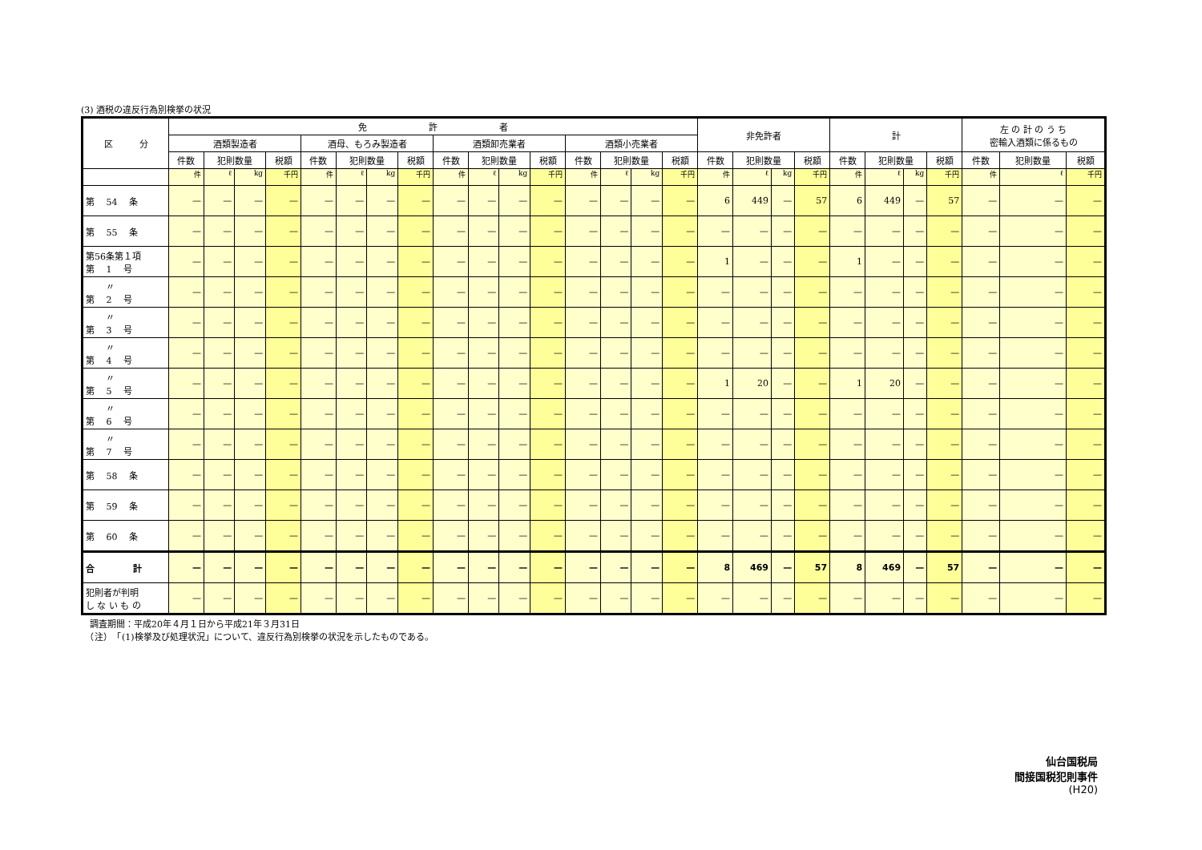(3) 酒税の違反行為別検挙の状況
| 区 分 | 免 許 者 | | | | | | | | | | | | | | | | 非免許者 | | | | 計 | | | | 左 の 計 の う ち 密輸入酒類に係るもの | | |
| --- | --- | --- | --- | --- | --- | --- | --- | --- | --- | --- | --- | --- | --- | --- | --- | --- | --- | --- | --- | --- | --- | --- | --- | --- | --- | --- | --- |
| | 酒類製造者 | | | | 酒母、もろみ製造者 | | | | 酒類卸売業者 | | | | 酒類小売業者 | | | | | | | | | | | | | | |
| | 件数 | 犯則数量 | | 税額 | 件数 | 犯則数量 | | 税額 | 件数 | 犯則数量 | | 税額 | 件数 | 犯則数量 | | 税額 | 件数 | 犯則数量 | | 税額 | 件数 | 犯則数量 | | 税額 | 件数 | 犯則数量 | 税額 |
| | 件 | ℓ | kg | 千円 | 件 | ℓ | kg | 千円 | 件 | ℓ | kg | 千円 | 件 | ℓ | kg | 千円 | 件 | ℓ | kg | 千円 | 件 | ℓ | kg | 千円 | 件 | ℓ | 千円 |
| 第 54 条 | — | — | — | — | — | — | — | — | — | — | — | — | — | — | — | — | 6 | 449 | — | 57 | 6 | 449 | — | 57 | — | — | — |
| 第 55 条 | — | — | — | — | — | — | — | — | — | — | — | — | — | — | — | — | — | — | — | — | — | — | — | — | — | — | — |
| 第56条第１項 第 1 号 | — | — | — | — | — | — | — | — | — | — | — | — | — | — | — | — | 1 | — | — | — | 1 | — | — | — | — | — | — |
| 〃 第 2 号 | — | — | — | — | — | — | — | — | — | — | — | — | — | — | — | — | — | — | — | — | — | — | — | — | — | — | — |
| 〃 第 3 号 | — | — | — | — | — | — | — | — | — | — | — | — | — | — | — | — | — | — | — | — | — | — | — | — | — | — | — |
| 〃 第 4 号 | — | — | — | — | — | — | — | — | — | — | — | — | — | — | — | — | — | — | — | — | — | — | — | — | — | — | — |
| 〃 第 5 号 | — | — | — | — | — | — | — | — | — | — | — | — | — | — | — | — | 1 | 20 | — | — | 1 | 20 | — | — | — | — | — |
| 〃 第 6 号 | — | — | — | — | — | — | — | — | — | — | — | — | — | — | — | — | — | — | — | — | — | — | — | — | — | — | — |
| 〃 第 7 号 | — | — | — | — | — | — | — | — | — | — | — | — | — | — | — | — | — | — | — | — | — | — | — | — | — | — | — |
| 第 58 条 | — | — | — | — | — | — | — | — | — | — | — | — | — | — | — | — | — | — | — | — | — | — | — | — | — | — | — |
| 第 59 条 | — | — | — | — | — | — | — | — | — | — | — | — | — | — | — | — | — | — | — | — | — | — | — | — | — | — | — |
| 第 60 条 | — | — | — | — | — | — | — | — | — | — | — | — | — | — | — | — | — | — | — | — | — | — | — | — | — | — | — |
| 合 計 | — | — | — | — | — | — | — | — | — | — | — | — | — | — | — | — | 8 | 469 | — | 57 | 8 | 469 | — | 57 | — | — | — |
| 犯則者が判明 し な い も の | — | — | — | — | — | — | — | — | — | — | — | — | — | — | — | — | — | — | — | — | — | — | — | — | — | — | — |
　調査期間：平成20年４月１日から平成21年３月31日
　（注）　「(1)検挙及び処理状況」について、違反行為別検挙の状況を示したものである。
仙台国税局
間接国税犯則事件
(H20)